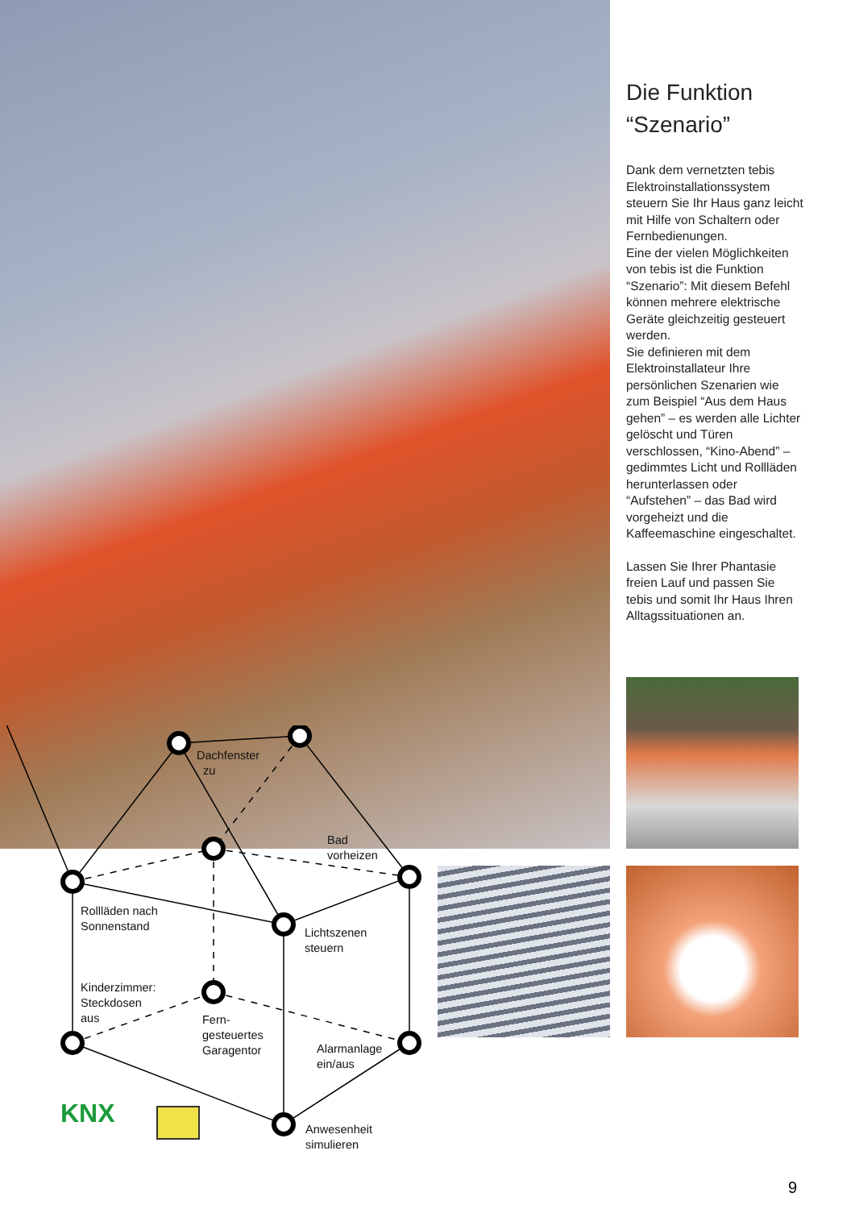Dachfenster
zu
Bad
vorheizen
Rollläden nach
Sonnenstand
Lichtszenen
steuern
Kinderzimmer:
Steckdosen
aus
Fern-
gesteuertes
Garagentor
Alarmanlage
ein/aus
Anwesenheit
simulieren
KNX
Die Funktion
“Szenario”
Dank dem vernetzten tebis Elektroinstallationssystem steuern Sie Ihr Haus ganz leicht mit Hilfe von Schaltern oder Fernbedienungen.
Eine der vielen Möglichkeiten von tebis ist die Funktion “Szenario”: Mit diesem Befehl können mehrere elektrische Geräte gleichzeitig gesteuert werden.
Sie definieren mit dem Elektroinstallateur Ihre persönlichen Szenarien wie zum Beispiel “Aus dem Haus gehen” – es werden alle Lichter gelöscht und Türen verschlossen, “Kino-Abend” – gedimmtes Licht und Rollläden herun­terlassen oder “Aufstehen” – das Bad wird vorgeheizt und die Kaffeemaschine eingeschaltet.
Lassen Sie Ihrer Phantasie freien Lauf und passen Sie tebis und somit Ihr Haus Ihren Alltagssituationen an.
9